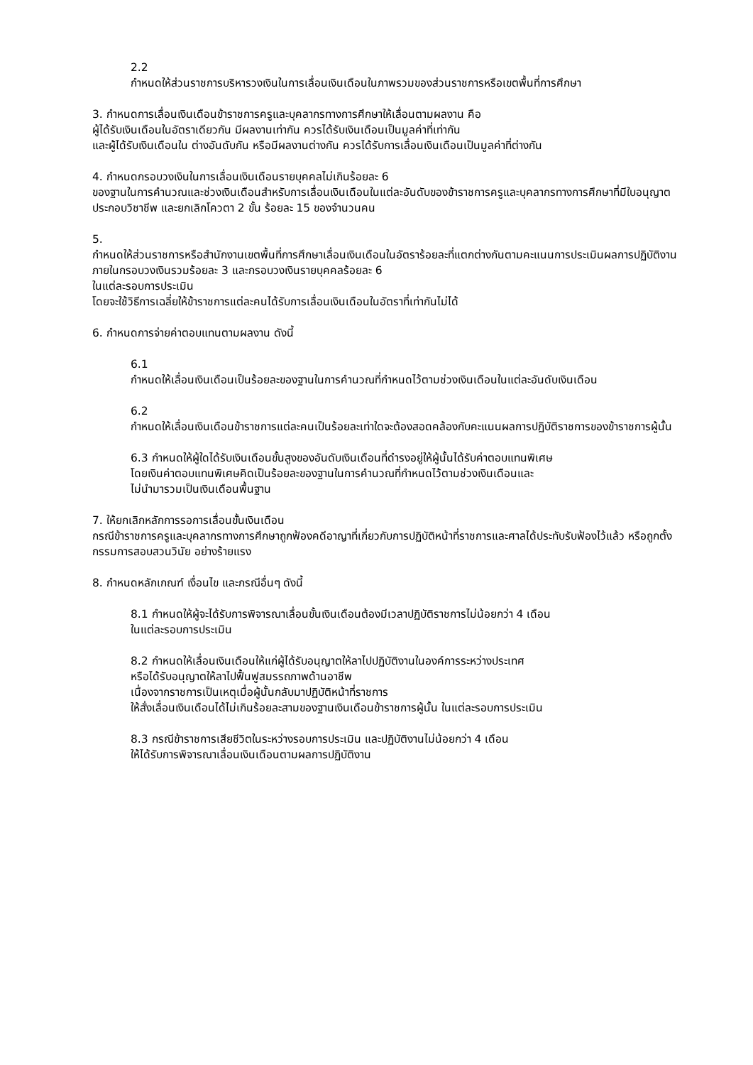2.2
กำหนดให้ส่วนราชการบริหารวงเงินในการเลื่อนเงินเดือนในภาพรวมของส่วนราชการหรือเขตพื้นที่การศึกษา
3. กำหนดการเลื่อนเงินเดือนข้าราชการครูและบุคลากรทางการศึกษาให้เลื่อนตามผลงาน คือ
ผู้ได้รับเงินเดือนในอัตราเดียวกัน มีผลงานเท่ากัน ควรได้รับเงินเดือนเป็นมูลค่าที่เท่ากัน
และผู้ได้รับเงินเดือนใน ต่างอันดับกัน หรือมีผลงานต่างกัน ควรได้รับการเลื่อนเงินเดือนเป็นมูลค่าที่ต่างกัน
4. กำหนดกรอบวงเงินในการเลื่อนเงินเดือนรายบุคคลไม่เกินร้อยละ 6
ของฐานในการคำนวณและช่วงเงินเดือนสำหรับการเลื่อนเงินเดือนในแต่ละอันดับของข้าราชการครูและบุคลากรทางการศึกษาที่มีใบอนุญาตประกอบวิชาชีพ และยกเลิกโควตา 2 ขั้น ร้อยละ 15 ของจำนวนคน
5.
กำหนดให้ส่วนราชการหรือสำนักงานเขตพื้นที่การศึกษาเลื่อนเงินเดือนในอัตราร้อยละที่แตกต่างกันตามคะแนนการประเมินผลการปฏิบัติงาน ภายในกรอบวงเงินรวมร้อยละ 3 และกรอบวงเงินรายบุคคลร้อยละ 6
ในแต่ละรอบการประเมิน
โดยจะใช้วิธีการเฉลี่ยให้ข้าราชการแต่ละคนได้รับการเลื่อนเงินเดือนในอัตราที่เท่ากันไม่ได้
6. กำหนดการจ่ายค่าตอบแทนตามผลงาน ดังนี้
6.1
กำหนดให้เลื่อนเงินเดือนเป็นร้อยละของฐานในการคำนวณที่กำหนดไว้ตามช่วงเงินเดือนในแต่ละอันดับเงินเดือน
6.2
กำหนดให้เลื่อนเงินเดือนข้าราชการแต่ละคนเป็นร้อยละเท่าใดจะต้องสอดคล้องกับคะแนนผลการปฏิบัติราชการของข้าราชการผู้นั้น
6.3 กำหนดให้ผู้ใดได้รับเงินเดือนขั้นสูงของอันดับเงินเดือนที่ดำรงอยู่ให้ผู้นั้นได้รับค่าตอบแทนพิเศษ
โดยเงินค่าตอบแทนพิเศษคิดเป็นร้อยละของฐานในการคำนวณที่กำหนดไว้ตามช่วงเงินเดือนและ
ไม่นำมารวมเป็นเงินเดือนพื้นฐาน
7. ให้ยกเลิกหลักการรอการเลื่อนขั้นเงินเดือน
กรณีข้าราชการครูและบุคลากรทางการศึกษาถูกฟ้องคดีอาญาที่เกี่ยวกับการปฏิบัติหน้าที่ราชการและศาลได้ประทับรับฟ้องไว้แล้ว หรือถูกตั้งกรรมการสอบสวนวินัย อย่างร้ายแรง
8. กำหนดหลักเกณฑ์ เงื่อนไข และกรณีอื่นๆ ดังนี้
8.1 กำหนดให้ผู้จะได้รับการพิจารณาเลื่อนขั้นเงินเดือนต้องมีเวลาปฏิบัติราชการไม่น้อยกว่า 4 เดือน
ในแต่ละรอบการประเมิน
8.2 กำหนดให้เลื่อนเงินเดือนให้แก่ผู้ได้รับอนุญาตให้ลาไปปฏิบัติงานในองค์การระหว่างประเทศ
หรือได้รับอนุญาตให้ลาไปฟื้นฟูสมรรถภาพด้านอาชีพ
เนื่องจากราชการเป็นเหตุเมื่อผู้นั้นกลับมาปฏิบัติหน้าที่ราชการ
ให้สั่งเลื่อนเงินเดือนได้ไม่เกินร้อยละสามของฐานเงินเดือนข้าราชการผู้นั้น ในแต่ละรอบการประเมิน
8.3 กรณีข้าราชการเสียชีวิตในระหว่างรอบการประเมิน และปฏิบัติงานไม่น้อยกว่า 4 เดือน
ให้ได้รับการพิจารณาเลื่อนเงินเดือนตามผลการปฏิบัติงาน